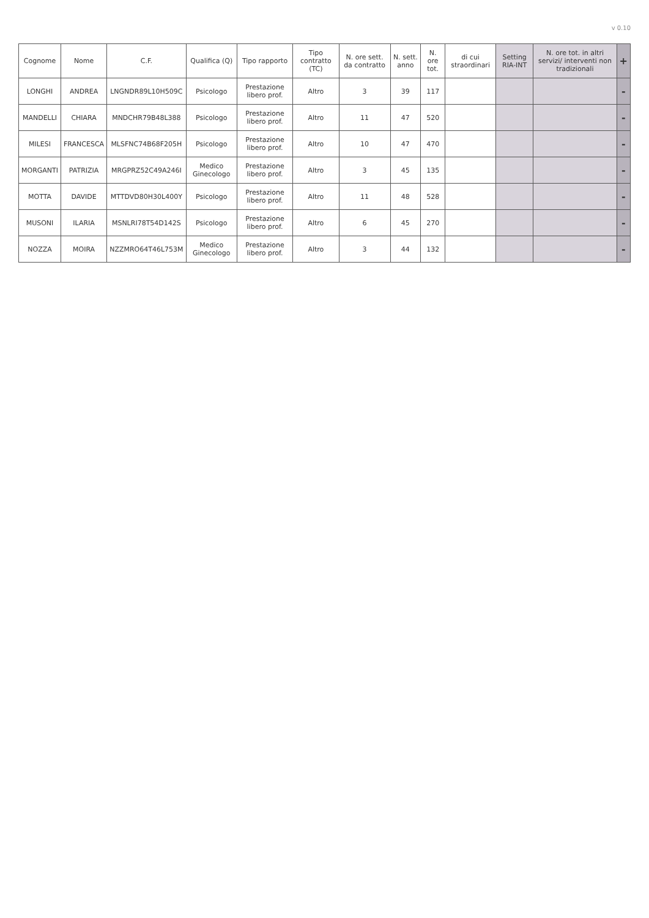v 0.10
| Cognome | Nome | C.F. | Qualifica (Q) | Tipo rapporto | Tipo contratto (TC) | N. ore sett. da contratto | N. sett. anno | N. ore tot. | di cui straordinari | Setting RIA-INT | N. ore tot. in altri servizi/ interventi non tradizionali | + |
| --- | --- | --- | --- | --- | --- | --- | --- | --- | --- | --- | --- | --- |
| LONGHI | ANDREA | LNGNDR89L10H509C | Psicologo | Prestazione libero prof. | Altro | 3 | 39 | 117 | | | | - |
| MANDELLI | CHIARA | MNDCHR79B48L388 | Psicologo | Prestazione libero prof. | Altro | 11 | 47 | 520 | | | | - |
| MILESI | FRANCESCA | MLSFNC74B68F205H | Psicologo | Prestazione libero prof. | Altro | 10 | 47 | 470 | | | | - |
| MORGANTI | PATRIZIA | MRGPRZ52C49A246I | Medico Ginecologo | Prestazione libero prof. | Altro | 3 | 45 | 135 | | | | - |
| MOTTA | DAVIDE | MTTDVD80H30L400Y | Psicologo | Prestazione libero prof. | Altro | 11 | 48 | 528 | | | | - |
| MUSONI | ILARIA | MSNLRI78T54D142S | Psicologo | Prestazione libero prof. | Altro | 6 | 45 | 270 | | | | - |
| NOZZA | MOIRA | NZZMRO64T46L753M | Medico Ginecologo | Prestazione libero prof. | Altro | 3 | 44 | 132 | | | | - |